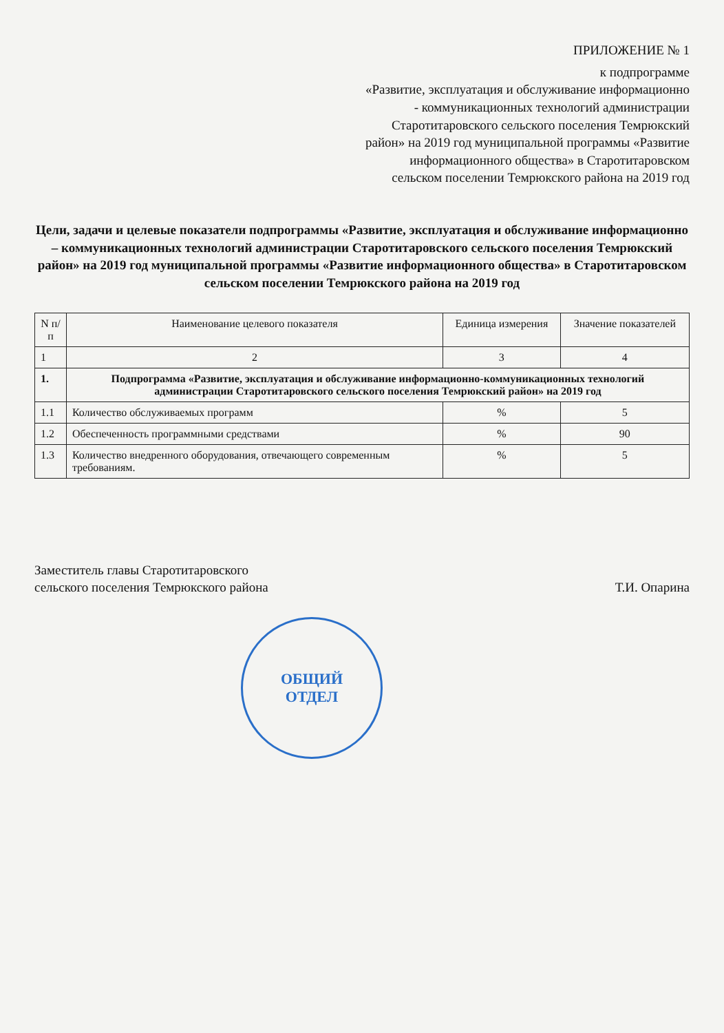ПРИЛОЖЕНИЕ № 1
к подпрограмме
«Развитие, эксплуатация и обслуживание информационно - коммуникационных технологий администрации Старотитаровского сельского поселения Темрюкский район» на 2019 год муниципальной программы «Развитие информационного общества» в Старотитаровском сельском поселении Темрюкского района на 2019 год
Цели, задачи и целевые показатели подпрограммы «Развитие, эксплуатация и обслуживание информационно – коммуникационных технологий администрации Старотитаровского сельского поселения Темрюкский район» на 2019 год муниципальной программы «Развитие информационного общества» в Старотитаровском сельском поселении Темрюкского района на 2019 год
| N п/п | Наименование целевого показателя | Единица измерения | Значение показателей |
| --- | --- | --- | --- |
| 1 | 2 | 3 | 4 |
| 1. | Подпрограмма «Развитие, эксплуатация и обслуживание информационно-коммуникационных технологий администрации Старотитаровского сельского поселения Темрюкский район» на 2019 год | | |
| 1.1 | Количество обслуживаемых программ | % | 5 |
| 1.2 | Обеспеченность программными средствами | % | 90 |
| 1.3 | Количество внедренного оборудования, отвечающего современным требованиям. | % | 5 |
Заместитель главы Старотитаровского
сельского поселения Темрюкского района
Т.И. Опарина
ОБЩИЙ
ОТДЕЛ